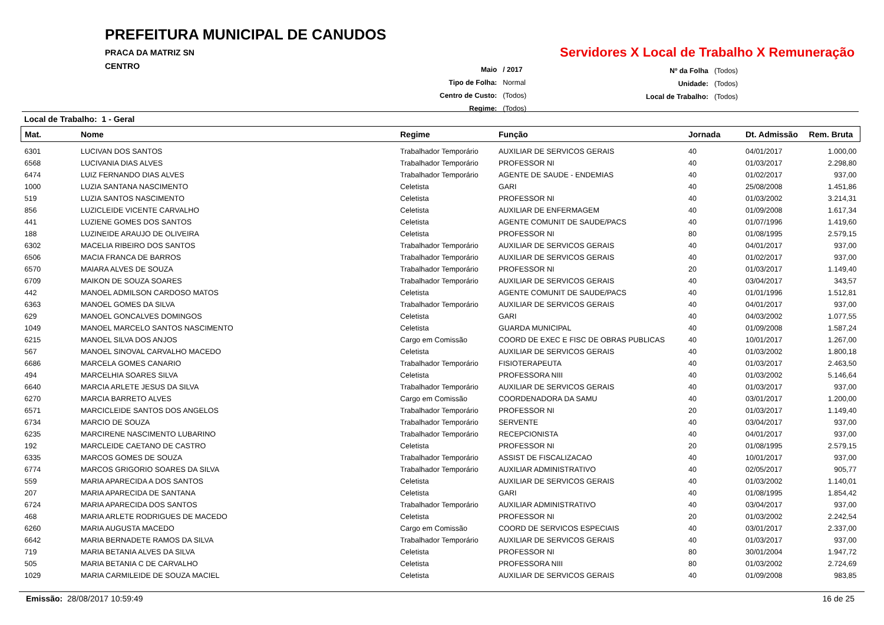PREFEITURA MUNICIPAL DE CANUDOS
PRACA DA MATRIZ SN
CENTRO
Servidores X Local de Trabalho X Remuneração
| Maio | / 2017 |
| Tipo de Folha: | Normal |
| Centro de Custo: | (Todos) |
| Regime: | (Todos) |
| Nº da Folha | (Todos) |
| Unidade: | (Todos) |
| Local de Trabalho: | (Todos) |
Local de Trabalho: 1 - Geral
| Mat. | Nome | Regime | Função | Jornada | Dt. Admissão | Rem. Bruta |
| --- | --- | --- | --- | --- | --- | --- |
| 6301 | LUCIVAN DOS SANTOS | Trabalhador Temporário | AUXILIAR DE SERVICOS GERAIS | 40 | 04/01/2017 | 1.000,00 |
| 6568 | LUCIVANIA DIAS ALVES | Trabalhador Temporário | PROFESSOR NI | 40 | 01/03/2017 | 2.298,80 |
| 6474 | LUIZ FERNANDO DIAS ALVES | Trabalhador Temporário | AGENTE DE SAUDE - ENDEMIAS | 40 | 01/02/2017 | 937,00 |
| 1000 | LUZIA SANTANA NASCIMENTO | Celetista | GARI | 40 | 25/08/2008 | 1.451,86 |
| 519 | LUZIA SANTOS NASCIMENTO | Celetista | PROFESSOR NI | 40 | 01/03/2002 | 3.214,31 |
| 856 | LUZICLEIDE VICENTE CARVALHO | Celetista | AUXILIAR DE ENFERMAGEM | 40 | 01/09/2008 | 1.617,34 |
| 441 | LUZIENE GOMES DOS SANTOS | Celetista | AGENTE COMUNIT DE SAUDE/PACS | 40 | 01/07/1996 | 1.419,60 |
| 188 | LUZINEIDE ARAUJO DE OLIVEIRA | Celetista | PROFESSOR NI | 80 | 01/08/1995 | 2.579,15 |
| 6302 | MACELIA RIBEIRO DOS SANTOS | Trabalhador Temporário | AUXILIAR DE SERVICOS GERAIS | 40 | 04/01/2017 | 937,00 |
| 6506 | MACIA FRANCA DE BARROS | Trabalhador Temporário | AUXILIAR DE SERVICOS GERAIS | 40 | 01/02/2017 | 937,00 |
| 6570 | MAIARA ALVES DE SOUZA | Trabalhador Temporário | PROFESSOR NI | 20 | 01/03/2017 | 1.149,40 |
| 6709 | MAIKON DE SOUZA SOARES | Trabalhador Temporário | AUXILIAR DE SERVICOS GERAIS | 40 | 03/04/2017 | 343,57 |
| 442 | MANOEL ADMILSON CARDOSO MATOS | Celetista | AGENTE COMUNIT DE SAUDE/PACS | 40 | 01/01/1996 | 1.512,81 |
| 6363 | MANOEL GOMES DA SILVA | Trabalhador Temporário | AUXILIAR DE SERVICOS GERAIS | 40 | 04/01/2017 | 937,00 |
| 629 | MANOEL GONCALVES DOMINGOS | Celetista | GARI | 40 | 04/03/2002 | 1.077,55 |
| 1049 | MANOEL MARCELO SANTOS NASCIMENTO | Celetista | GUARDA MUNICIPAL | 40 | 01/09/2008 | 1.587,24 |
| 6215 | MANOEL SILVA DOS ANJOS | Cargo em Comissão | COORD DE EXEC E FISC DE OBRAS PUBLICAS | 40 | 10/01/2017 | 1.267,00 |
| 567 | MANOEL SINOVAL CARVALHO MACEDO | Celetista | AUXILIAR DE SERVICOS GERAIS | 40 | 01/03/2002 | 1.800,18 |
| 6686 | MARCELA GOMES CANARIO | Trabalhador Temporário | FISIOTERAPEUTA | 40 | 01/03/2017 | 2.463,50 |
| 494 | MARCELHIA SOARES SILVA | Celetista | PROFESSORA NIII | 40 | 01/03/2002 | 5.146,64 |
| 6640 | MARCIA ARLETE JESUS DA SILVA | Trabalhador Temporário | AUXILIAR DE SERVICOS GERAIS | 40 | 01/03/2017 | 937,00 |
| 6270 | MARCIA BARRETO ALVES | Cargo em Comissão | COORDENADORA DA SAMU | 40 | 03/01/2017 | 1.200,00 |
| 6571 | MARCICLEIDE SANTOS DOS ANGELOS | Trabalhador Temporário | PROFESSOR NI | 20 | 01/03/2017 | 1.149,40 |
| 6734 | MARCIO DE SOUZA | Trabalhador Temporário | SERVENTE | 40 | 03/04/2017 | 937,00 |
| 6235 | MARCIRENE NASCIMENTO LUBARINO | Trabalhador Temporário | RECEPCIONISTA | 40 | 04/01/2017 | 937,00 |
| 192 | MARCLEIDE CAETANO DE CASTRO | Celetista | PROFESSOR NI | 20 | 01/08/1995 | 2.579,15 |
| 6335 | MARCOS GOMES DE SOUZA | Trabalhador Temporário | ASSIST DE FISCALIZACAO | 40 | 10/01/2017 | 937,00 |
| 6774 | MARCOS GRIGORIO SOARES DA SILVA | Trabalhador Temporário | AUXILIAR ADMINISTRATIVO | 40 | 02/05/2017 | 905,77 |
| 559 | MARIA APARECIDA A DOS SANTOS | Celetista | AUXILIAR DE SERVICOS GERAIS | 40 | 01/03/2002 | 1.140,01 |
| 207 | MARIA APARECIDA DE SANTANA | Celetista | GARI | 40 | 01/08/1995 | 1.854,42 |
| 6724 | MARIA APARECIDA DOS SANTOS | Trabalhador Temporário | AUXILIAR ADMINISTRATIVO | 40 | 03/04/2017 | 937,00 |
| 468 | MARIA ARLETE RODRIGUES DE MACEDO | Celetista | PROFESSOR NI | 20 | 01/03/2002 | 2.242,54 |
| 6260 | MARIA AUGUSTA MACEDO | Cargo em Comissão | COORD DE SERVICOS ESPECIAIS | 40 | 03/01/2017 | 2.337,00 |
| 6642 | MARIA BERNADETE RAMOS DA SILVA | Trabalhador Temporário | AUXILIAR DE SERVICOS GERAIS | 40 | 01/03/2017 | 937,00 |
| 719 | MARIA BETANIA ALVES DA SILVA | Celetista | PROFESSOR NI | 80 | 30/01/2004 | 1.947,72 |
| 505 | MARIA BETANIA C DE CARVALHO | Celetista | PROFESSORA NIII | 80 | 01/03/2002 | 2.724,69 |
| 1029 | MARIA CARMILEIDE DE SOUZA MACIEL | Celetista | AUXILIAR DE SERVICOS GERAIS | 40 | 01/09/2008 | 983,85 |
Emissão: 28/08/2017 10:59:49 16 de 25